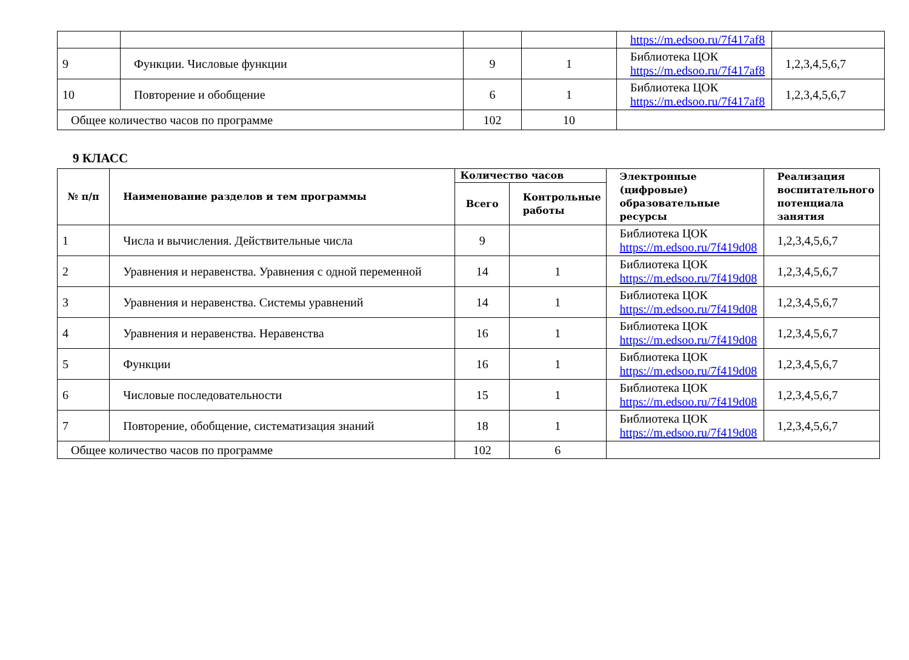| | | | | https://m.edsoo.ru/7f417af8 | |
| 9 | Функции. Числовые функции | 9 | 1 | Библиотека ЦОК https://m.edsoo.ru/7f417af8 | 1,2,3,4,5,6,7 |
| 10 | Повторение и обобщение | 6 | 1 | Библиотека ЦОК https://m.edsoo.ru/7f417af8 | 1,2,3,4,5,6,7 |
| Общее количество часов по программе | | 102 | 10 | | |
9 КЛАСС
| № п/п | Наименование разделов и тем программы | Количество часов | | Электронные (цифровые) образовательные ресурсы | Реализация воспитательного потенциала занятия |
| --- | --- | --- | --- | --- | --- |
| | | Всего | Контрольные работы | | |
| 1 | Числа и вычисления. Действительные числа | 9 | | Библиотека ЦОК https://m.edsoo.ru/7f419d08 | 1,2,3,4,5,6,7 |
| 2 | Уравнения и неравенства. Уравнения с одной переменной | 14 | 1 | Библиотека ЦОК https://m.edsoo.ru/7f419d08 | 1,2,3,4,5,6,7 |
| 3 | Уравнения и неравенства. Системы уравнений | 14 | 1 | Библиотека ЦОК https://m.edsoo.ru/7f419d08 | 1,2,3,4,5,6,7 |
| 4 | Уравнения и неравенства. Неравенства | 16 | 1 | Библиотека ЦОК https://m.edsoo.ru/7f419d08 | 1,2,3,4,5,6,7 |
| 5 | Функции | 16 | 1 | Библиотека ЦОК https://m.edsoo.ru/7f419d08 | 1,2,3,4,5,6,7 |
| 6 | Числовые последовательности | 15 | 1 | Библиотека ЦОК https://m.edsoo.ru/7f419d08 | 1,2,3,4,5,6,7 |
| 7 | Повторение, обобщение, систематизация знаний | 18 | 1 | Библиотека ЦОК https://m.edsoo.ru/7f419d08 | 1,2,3,4,5,6,7 |
| Общее количество часов по программе | | 102 | 6 | | |